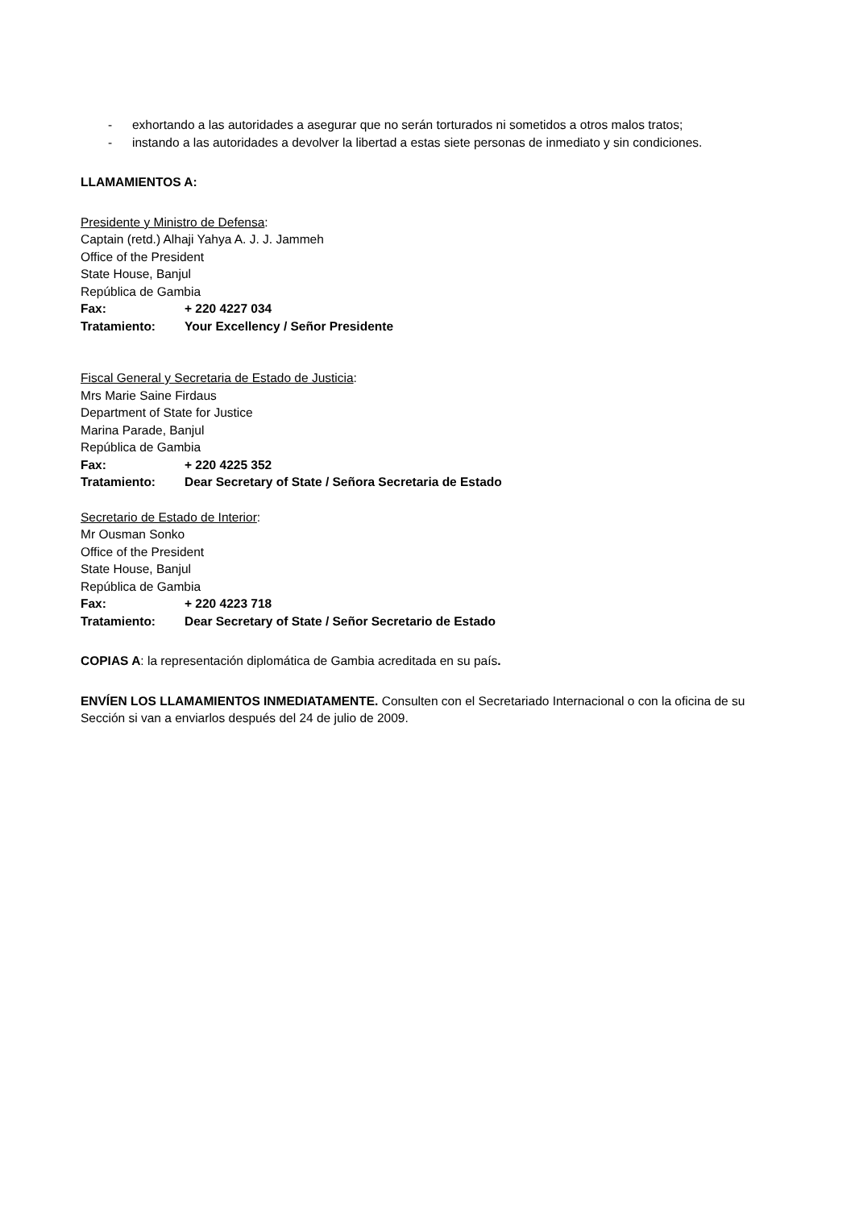- exhortando a las autoridades a asegurar que no serán torturados ni sometidos a otros malos tratos;
- instando a las autoridades a devolver la libertad a estas siete personas de inmediato y sin condiciones.
LLAMAMIENTOS A:
Presidente y Ministro de Defensa:
Captain (retd.) Alhaji Yahya A. J. J. Jammeh
Office of the President
State House, Banjul
República de Gambia
Fax: + 220 4227 034
Tratamiento: Your Excellency / Señor Presidente
Fiscal General y Secretaria de Estado de Justicia:
Mrs Marie Saine Firdaus
Department of State for Justice
Marina Parade, Banjul
República de Gambia
Fax: + 220 4225 352
Tratamiento: Dear Secretary of State / Señora Secretaria de Estado
Secretario de Estado de Interior:
Mr Ousman Sonko
Office of the President
State House, Banjul
República de Gambia
Fax: + 220 4223 718
Tratamiento: Dear Secretary of State / Señor Secretario de Estado
COPIAS A: la representación diplomática de Gambia acreditada en su país.
ENVÍEN LOS LLAMAMIENTOS INMEDIATAMENTE. Consulten con el Secretariado Internacional o con la oficina de su Sección si van a enviarlos después del 24 de julio de 2009.